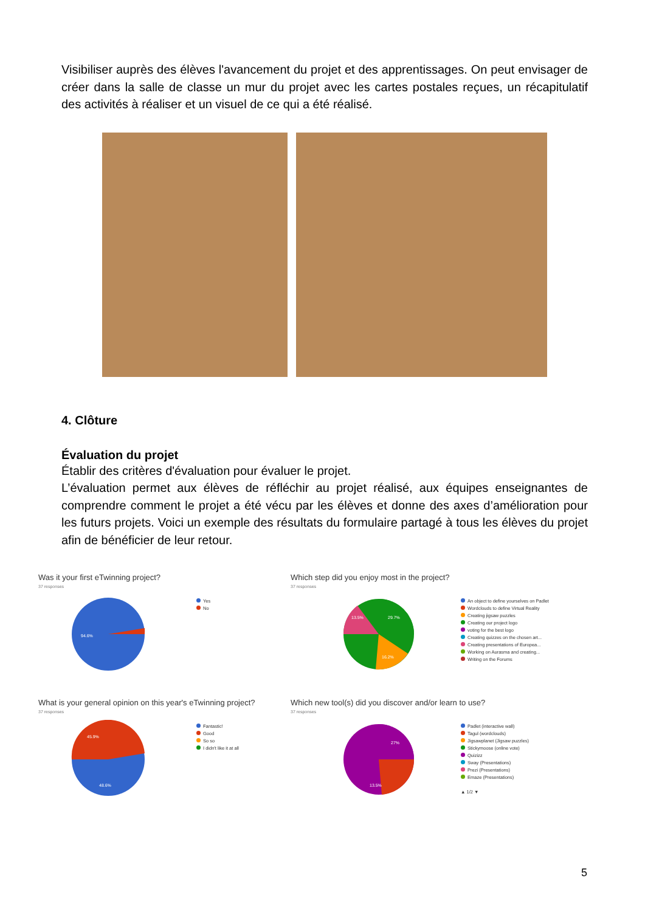Visibiliser auprès des élèves l'avancement du projet et des apprentissages. On peut envisager de créer dans la salle de classe un mur du projet avec les cartes postales reçues, un récapitulatif des activités à réaliser et un visuel de ce qui a été réalisé.
4. Clôture
Évaluation du projet
Établir des critères d'évaluation pour évaluer le projet.
L’évaluation permet aux élèves de réfléchir au projet réalisé, aux équipes enseignantes de comprendre comment le projet a été vécu par les élèves et donne des axes d’amélioration pour les futurs projets. Voici un exemple des résultats du formulaire partagé à tous les élèves du projet afin de bénéficier de leur retour.
Was it your first eTwinning project?
37 responses
94.6%
Yes
No
Which step did you enjoy most in the project?
37 responses
29.7%
13.5%
16.2%
An object to define yourselves on Padlet
Wordclouds to define Virtual Reality
Creating jigsaw puzzles
Creating our project logo
voting for the best logo
Creating quizzes on the chosen art...
Creating presentations of Europea...
Working on Aurasma and creating...
Writing on the Forums
What is your general opinion on this year's eTwinning project?
37 responses
45.9%
48.6%
Fantastic!
Good
So so
I didn't like it at all
Which new tool(s) did you discover and/or learn to use?
37 responses
27%
13.5%
Padlet (interactive wall)
Tagul (wordclouds)
Jigsawplanet (Jigsaw puzzles)
Stickymoose (online vote)
Quizizz
Sway (Presentations)
Prezi (Presentations)
Emaze (Presentations)
▲ 1/2 ▼
5